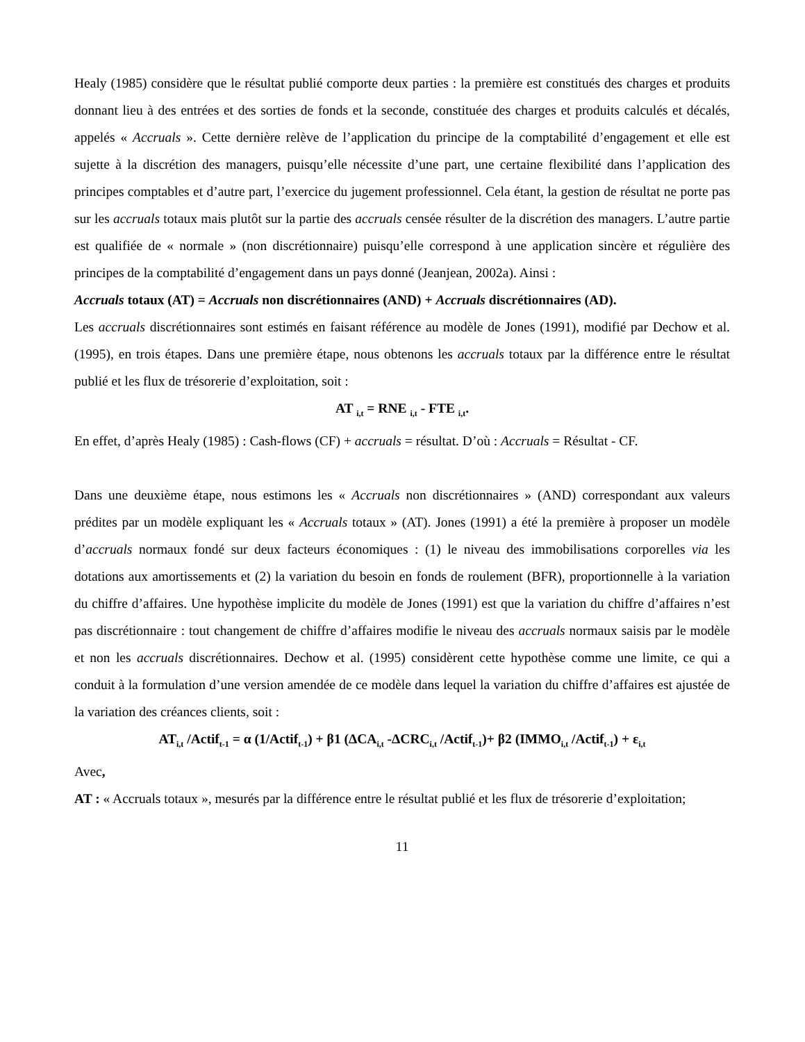Healy (1985) considère que le résultat publié comporte deux parties : la première est constitués des charges et produits donnant lieu à des entrées et des sorties de fonds et la seconde, constituée des charges et produits calculés et décalés, appelés « Accruals ». Cette dernière relève de l’application du principe de la comptabilité d’engagement et elle est sujette à la discrétion des managers, puisqu’elle nécessite d’une part, une certaine flexibilité dans l’application des principes comptables et d’autre part, l’exercice du jugement professionnel. Cela étant, la gestion de résultat ne porte pas sur les accruals totaux mais plutôt sur la partie des accruals censée résulter de la discrétion des managers. L’autre partie est qualifiée de « normale » (non discrétionnaire) puisqu’elle correspond à une application sincère et régulière des principes de la comptabilité d’engagement dans un pays donné (Jeanjean, 2002a). Ainsi :
Accruals totaux (AT) = Accruals non discrétionnaires (AND) + Accruals discrétionnaires (AD).
Les accruals discrétionnaires sont estimés en faisant référence au modèle de Jones (1991), modifié par Dechow et al. (1995), en trois étapes. Dans une première étape, nous obtenons les accruals totaux par la différence entre le résultat publié et les flux de trésorerie d’exploitation, soit :
AT <sub>i,t</sub> = RNE <sub>i,t</sub> - FTE <sub>i,t</sub>.
En effet, d’après Healy (1985) : Cash-flows (CF) + accruals = résultat. D’où : Accruals = Résultat - CF.
Dans une deuxième étape, nous estimons les « Accruals non discrétionnaires » (AND) correspondant aux valeurs prédites par un modèle expliquant les « Accruals totaux » (AT). Jones (1991) a été la première à proposer un modèle d’accruals normaux fondé sur deux facteurs économiques : (1) le niveau des immobilisations corporelles via les dotations aux amortissements et (2) la variation du besoin en fonds de roulement (BFR), proportionnelle à la variation du chiffre d’affaires. Une hypothèse implicite du modèle de Jones (1991) est que la variation du chiffre d’affaires n’est pas discrétionnaire : tout changement de chiffre d’affaires modifie le niveau des accruals normaux saisis par le modèle et non les accruals discrétionnaires. Dechow et al. (1995) considèrent cette hypothèse comme une limite, ce qui a conduit à la formulation d’une version amendée de ce modèle dans lequel la variation du chiffre d’affaires est ajustée de la variation des créances clients, soit :
AT<sub>i,t</sub> /Actif<sub>t-1</sub> = α (1/Actif<sub>t-1</sub>) + β1 (ΔCA<sub>i,t</sub> -ΔCRC<sub>i,t</sub> /Actif<sub>t-1</sub>)+ β2 (IMMO<sub>i,t</sub> /Actif<sub>t-1</sub>) + ε<sub>i,t</sub>
Avec,
AT : « Accruals totaux », mesurés par la différence entre le résultat publié et les flux de trésorerie d’exploitation;
11